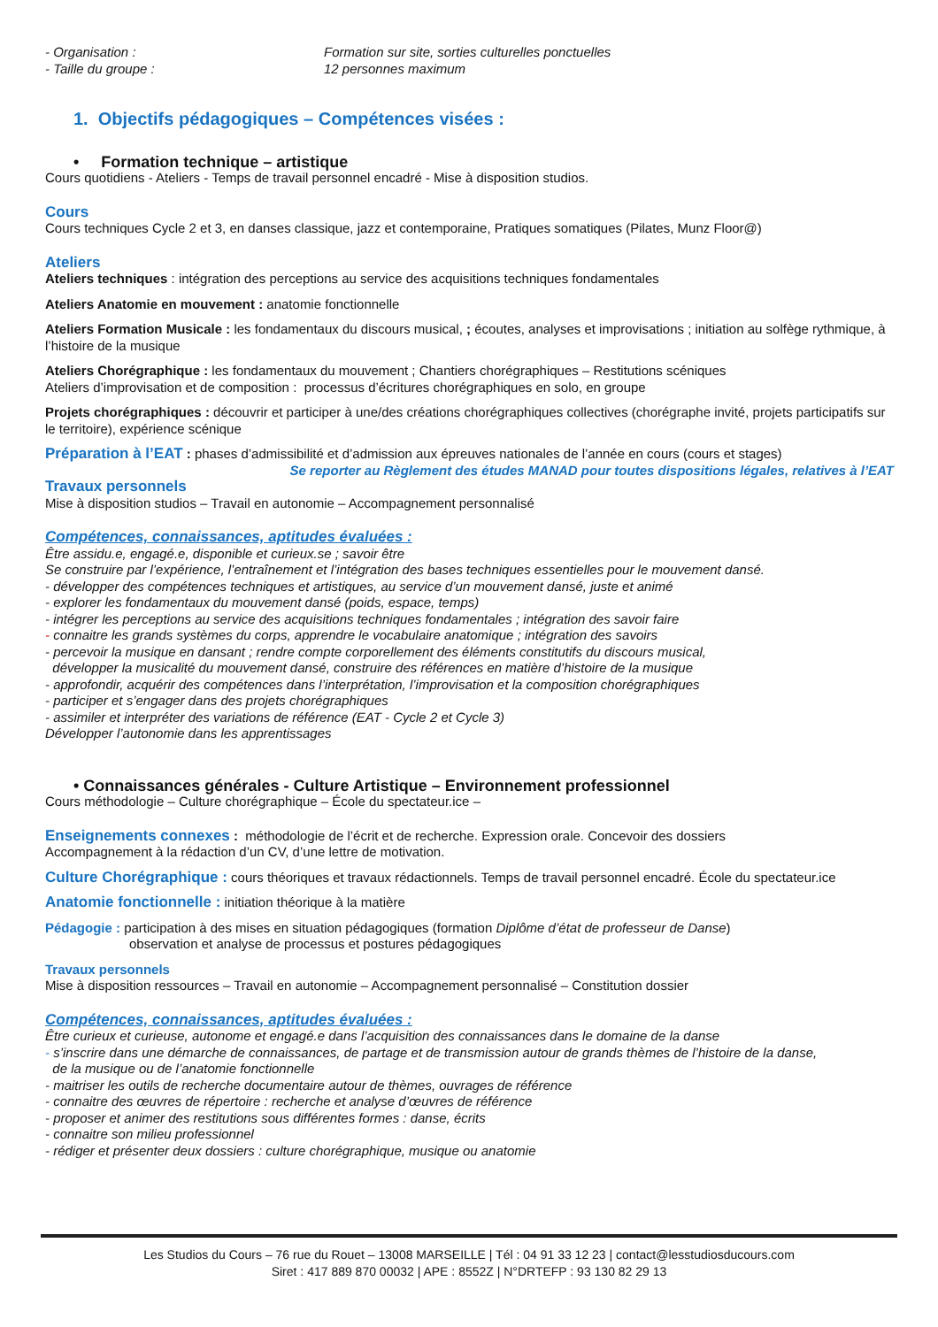- Organisation : Formation sur site, sorties culturelles ponctuelles
- Taille du groupe : 12 personnes maximum
1. Objectifs pédagogiques – Compétences visées :
• Formation technique – artistique
Cours quotidiens - Ateliers - Temps de travail personnel encadré - Mise à disposition studios.
Cours
Cours techniques Cycle 2 et 3, en danses classique, jazz et contemporaine, Pratiques somatiques (Pilates, Munz Floor@)
Ateliers
Ateliers techniques : intégration des perceptions au service des acquisitions techniques fondamentales
Ateliers Anatomie en mouvement : anatomie fonctionnelle
Ateliers Formation Musicale : les fondamentaux du discours musical, ; écoutes, analyses et improvisations ; initiation au solfège rythmique, à l’histoire de la musique
Ateliers Chorégraphique : les fondamentaux du mouvement ; Chantiers chorégraphiques – Restitutions scéniques
Ateliers d’improvisation et de composition : processus d’écritures chorégraphiques en solo, en groupe
Projets chorégraphiques : découvrir et participer à une/des créations chorégraphiques collectives (chorégraphe invité, projets participatifs sur le territoire), expérience scénique
Préparation à l’EAT : phases d’admissibilité et d’admission aux épreuves nationales de l’année en cours (cours et stages)
Se reporter au Règlement des études MANAD pour toutes dispositions légales, relatives à l’EAT
Travaux personnels
Mise à disposition studios – Travail en autonomie – Accompagnement personnalisé
Compétences, connaissances, aptitudes évaluées :
Être assidu.e, engagé.e, disponible et curieux.se ; savoir être
Se construire par l’expérience, l’entraînement et l’intégration des bases techniques essentielles pour le mouvement dansé.
- développer des compétences techniques et artistiques, au service d’un mouvement dansé, juste et animé
- explorer les fondamentaux du mouvement dansé (poids, espace, temps)
- intégrer les perceptions au service des acquisitions techniques fondamentales ; intégration des savoir faire
- connaitre les grands systèmes du corps, apprendre le vocabulaire anatomique ; intégration des savoirs
- percevoir la musique en dansant ; rendre compte corporellement des éléments constitutifs du discours musical,
développer la musicalité du mouvement dansé, construire des références en matière d’histoire de la musique
- approfondir, acquérir des compétences dans l’interprétation, l’improvisation et la composition chorégraphiques
- participer et s’engager dans des projets chorégraphiques
- assimiler et interpréter des variations de référence (EAT - Cycle 2 et Cycle 3)
Développer l’autonomie dans les apprentissages
• Connaissances générales - Culture Artistique – Environnement professionnel
Cours méthodologie – Culture chorégraphique – École du spectateur.ice –
Enseignements connexes : méthodologie de l’écrit et de recherche. Expression orale. Concevoir des dossiers
Accompagnement à la rédaction d’un CV, d’une lettre de motivation.
Culture Chorégraphique : cours théoriques et travaux rédactionnels. Temps de travail personnel encadré. École du spectateur.ice
Anatomie fonctionnelle : initiation théorique à la matière
Pédagogie : participation à des mises en situation pédagogiques (formation Diplôme d’état de professeur de Danse)
observation et analyse de processus et postures pédagogiques
Travaux personnels
Mise à disposition ressources – Travail en autonomie – Accompagnement personnalisé – Constitution dossier
Compétences, connaissances, aptitudes évaluées :
Être curieux et curieuse, autonome et engagé.e dans l’acquisition des connaissances dans le domaine de la danse
- s’inscrire dans une démarche de connaissances, de partage et de transmission autour de grands thèmes de l’histoire de la danse,
de la musique ou de l’anatomie fonctionnelle
- maitriser les outils de recherche documentaire autour de thèmes, ouvrages de référence
- connaitre des œuvres de répertoire : recherche et analyse d’œuvres de référence
- proposer et animer des restitutions sous différentes formes : danse, écrits
- connaitre son milieu professionnel
- rédiger et présenter deux dossiers : culture chorégraphique, musique ou anatomie
Les Studios du Cours – 76 rue du Rouet – 13008 MARSEILLE | Tél : 04 91 33 12 23 | contact@lesstudiosducours.com
Siret : 417 889 870 00032 | APE : 8552Z | N°DRTEFP : 93 130 82 29 13